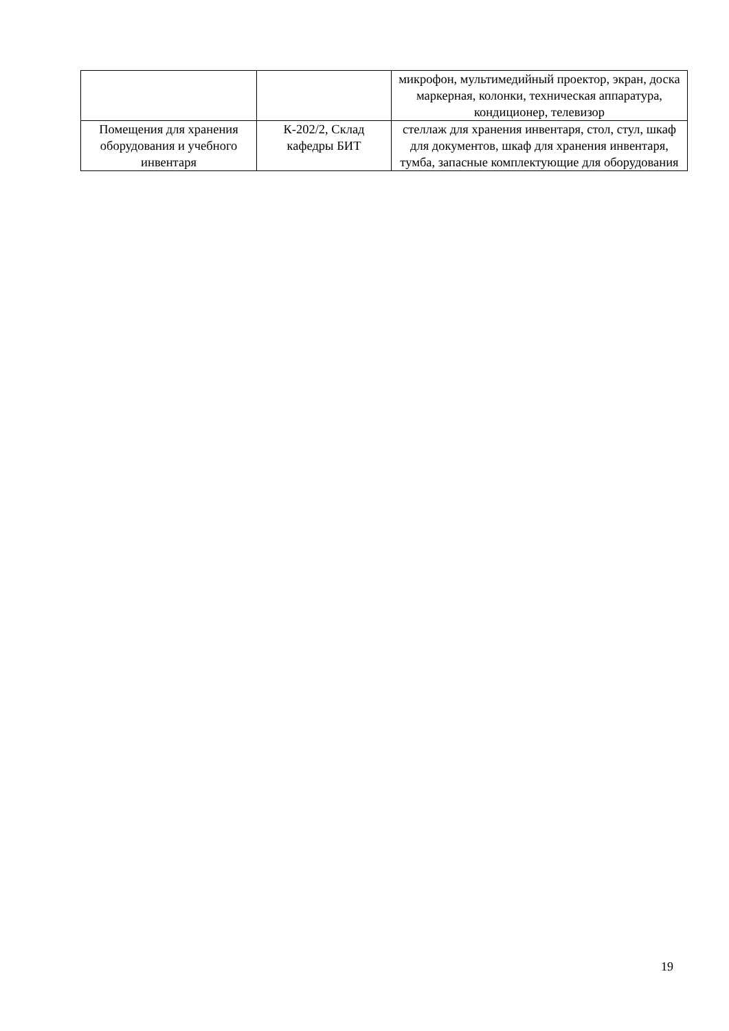| | | микрофон, мультимедийный проектор, экран, доска маркерная, колонки, техническая аппаратура, кондиционер, телевизор |
| Помещения для хранения оборудования и учебного инвентаря | К-202/2, Склад кафедры БИТ | стеллаж для хранения инвентаря, стол, стул, шкаф для документов, шкаф для хранения инвентаря, тумба, запасные комплектующие для оборудования |
19